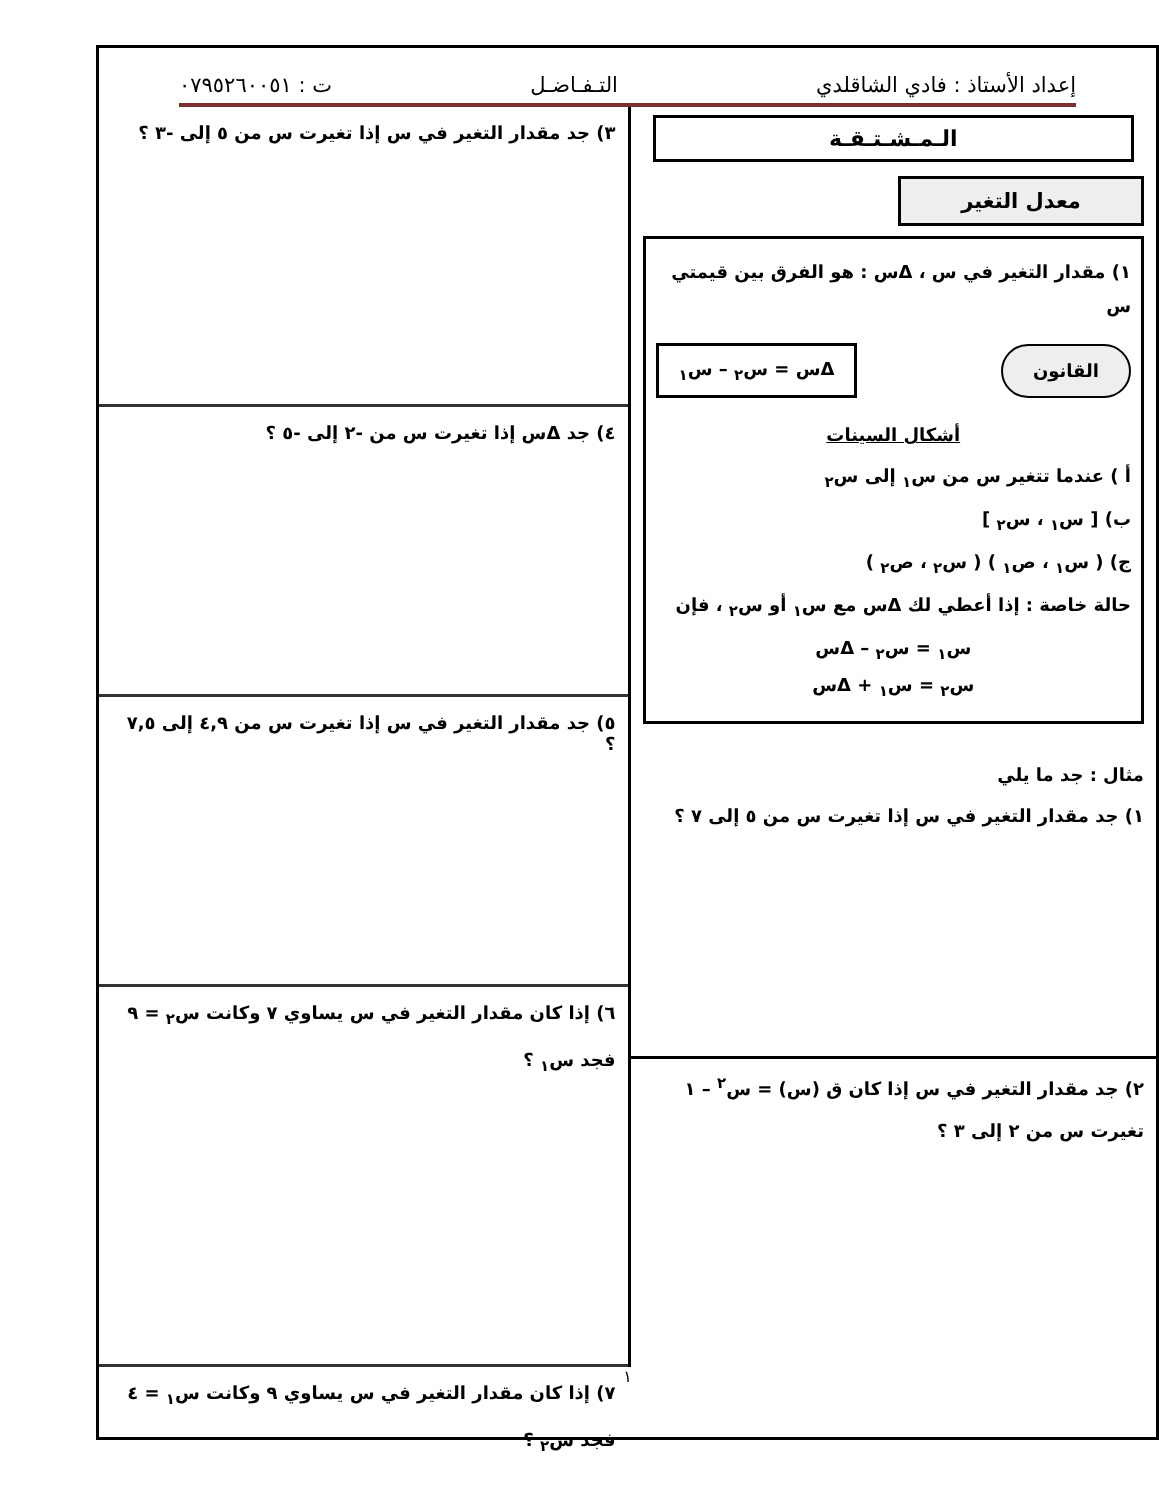إعداد الأستاذ : فادي الشاقلدي التـفـاضـل ت : ٠٧٩٥٢٦٠٠٥١
الـمـشـتـقـة
معدل التغير
١) مقدار التغير في س ، Δس : هو الفرق بين قيمتي س
القانون Δس = س<sub>٢</sub> – س<sub>١</sub>
أشكال السينات
أ ) عندما تتغير س من س<sub>١</sub> إلى س<sub>٢</sub>
ب) [ س<sub>١</sub> ، س<sub>٢</sub> ]
ج) ( س<sub>١</sub> ، ص<sub>١</sub> ) ( س<sub>٢</sub> ، ص<sub>٢</sub> )
حالة خاصة : إذا أعطي لك Δس مع س<sub>١</sub> أو س<sub>٢</sub> ، فإن
س<sub>١</sub> = س<sub>٢</sub> – Δس
س<sub>٢</sub> = س<sub>١</sub> + Δس
مثال : جد ما يلي
١) جد مقدار التغير في س إذا تغيرت س من ٥ إلى ٧ ؟
٢) جد مقدار التغير في س إذا كان ق (س) = س<sup>٢</sup> – ١
تغيرت س من ٢ إلى ٣ ؟
٣) جد مقدار التغير في س إذا تغيرت س من ٥ إلى -٣ ؟
٤) جد Δس إذا تغيرت س من -٢ إلى -٥ ؟
٥) جد مقدار التغير في س إذا تغيرت س من ٤,٩ إلى ٧,٥ ؟
٦) إذا كان مقدار التغير في س يساوي ٧ وكانت س<sub>٢</sub> = ٩
فجد س<sub>١</sub> ؟
٧) إذا كان مقدار التغير في س يساوي ٩ وكانت س<sub>١</sub> = ٤
فجد س<sub>٢</sub> ؟
١